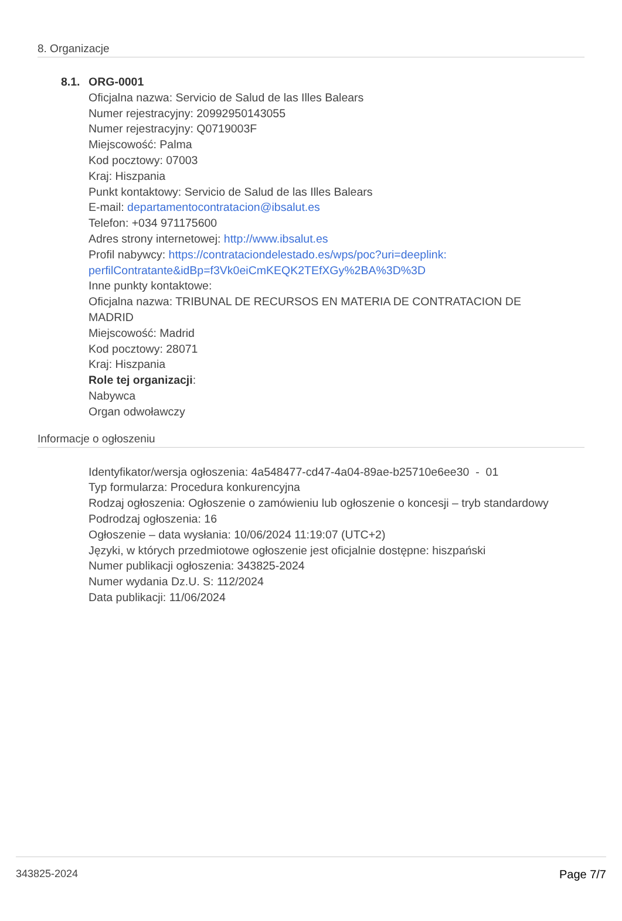8. Organizacje
8.1. ORG-0001
Oficjalna nazwa: Servicio de Salud de las Illes Balears
Numer rejestracyjny: 20992950143055
Numer rejestracyjny: Q0719003F
Miejscowość: Palma
Kod pocztowy: 07003
Kraj: Hiszpania
Punkt kontaktowy: Servicio de Salud de las Illes Balears
E-mail: departamentocontratacion@ibsalut.es
Telefon: +034 971175600
Adres strony internetowej: http://www.ibsalut.es
Profil nabywcy: https://contrataciondelestado.es/wps/poc?uri=deeplink:
perfilContratante&idBp=f3Vk0eiCmKEQK2TEfXGy%2BA%3D%3D
Inne punkty kontaktowe:
Oficjalna nazwa: TRIBUNAL DE RECURSOS EN MATERIA DE CONTRATACION DE
MADRID
Miejscowość: Madrid
Kod pocztowy: 28071
Kraj: Hiszpania
Role tej organizacji:
Nabywca
Organ odwoławczy
Informacje o ogłoszeniu
Identyfikator/wersja ogłoszenia: 4a548477-cd47-4a04-89ae-b25710e6ee30 - 01
Typ formularza: Procedura konkurencyjna
Rodzaj ogłoszenia: Ogłoszenie o zamówieniu lub ogłoszenie o koncesji – tryb standardowy
Podrodzaj ogłoszenia: 16
Ogłoszenie – data wysłania: 10/06/2024 11:19:07 (UTC+2)
Języki, w których przedmiotowe ogłoszenie jest oficjalnie dostępne: hiszpański
Numer publikacji ogłoszenia: 343825-2024
Numer wydania Dz.U. S: 112/2024
Data publikacji: 11/06/2024
343825-2024 Page 7/7